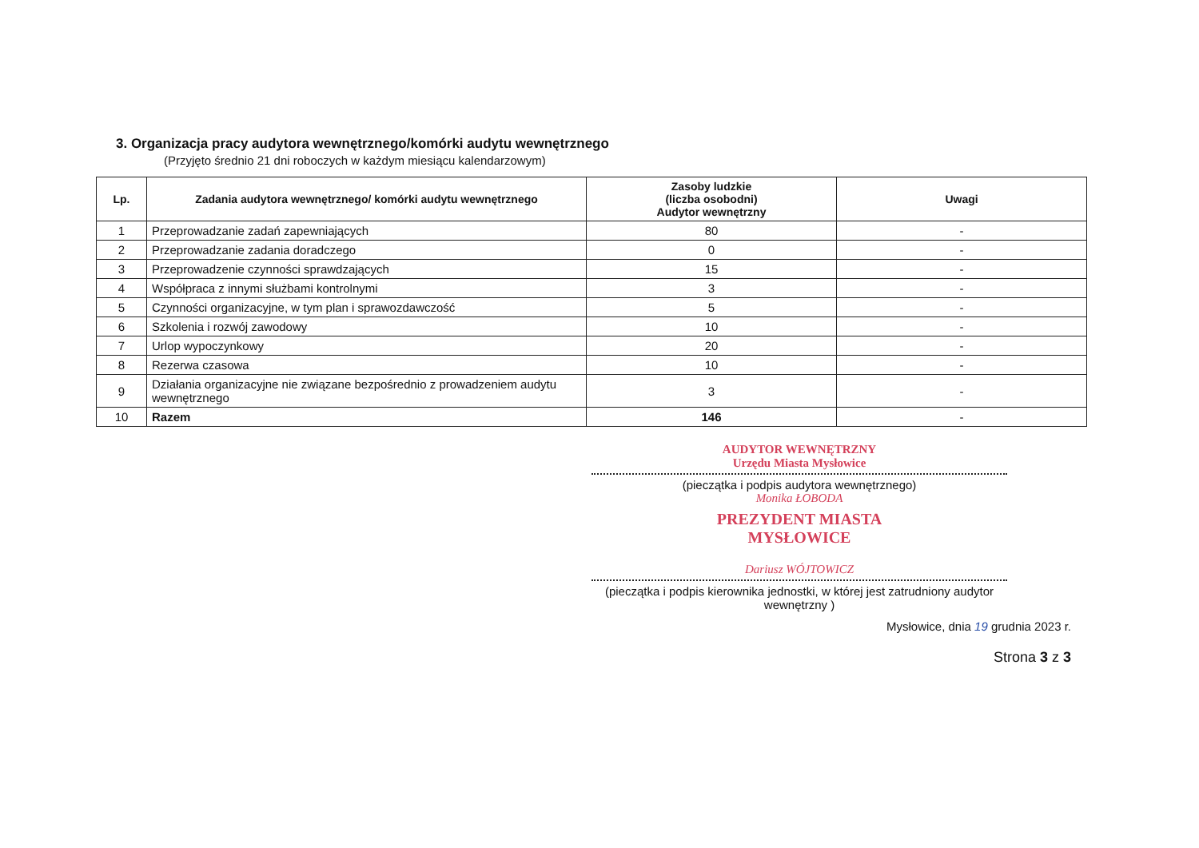3. Organizacja pracy audytora wewnętrznego/komórki audytu wewnętrznego
(Przyjęto średnio 21 dni roboczych w każdym miesiącu kalendarzowym)
| Lp. | Zadania audytora wewnętrznego/ komórki audytu wewnętrznego | Zasoby ludzkie (liczba osobodni) Audytor wewnętrzny | Uwagi |
| --- | --- | --- | --- |
| 1 | Przeprowadzanie zadań zapewniających | 80 | - |
| 2 | Przeprowadzanie zadania doradczego | 0 | - |
| 3 | Przeprowadzenie czynności sprawdzających | 15 | - |
| 4 | Współpraca z innymi służbami kontrolnymi | 3 | - |
| 5 | Czynności organizacyjne, w tym plan i sprawozdawczość | 5 | - |
| 6 | Szkolenia i rozwój zawodowy | 10 | - |
| 7 | Urlop wypoczynkowy | 20 | - |
| 8 | Rezerwa czasowa | 10 | - |
| 9 | Działania organizacyjne nie związane bezpośrednio z prowadzeniem audytu wewnętrznego | 3 | - |
| 10 | Razem | 146 | - |
AUDYTOR WEWNĘTRZNY
Urzędu Miasta Mysłowice
(pieczątka i podpis audytora wewnętrznego)
Monika ŁOBODA
PREZYDENT MIASTA
MYSŁOWICE
Dariusz WÓJTOWICZ
(pieczątka i podpis kierownika jednostki, w której jest zatrudniony audytor wewnętrzny )
Mysłowice, dnia 19 grudnia 2023 r.
Strona 3 z 3